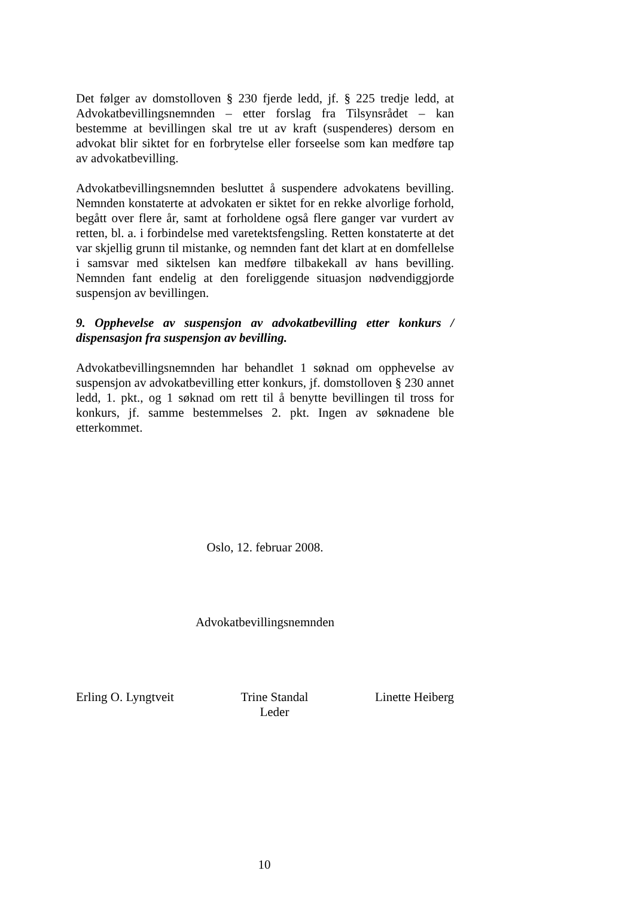Det følger av domstolloven § 230 fjerde ledd, jf. § 225 tredje ledd, at Advokatbevillingsnemnden – etter forslag fra Tilsynsrådet – kan bestemme at bevillingen skal tre ut av kraft (suspenderes) dersom en advokat blir siktet for en forbrytelse eller forseelse som kan medføre tap av advokatbevilling.
Advokatbevillingsnemnden besluttet å suspendere advokatens bevilling. Nemnden konstaterte at advokaten er siktet for en rekke alvorlige forhold, begått over flere år, samt at forholdene også flere ganger var vurdert av retten, bl. a. i forbindelse med varetektsfengsling. Retten konstaterte at det var skjellig grunn til mistanke, og nemnden fant det klart at en domfellelse i samsvar med siktelsen kan medføre tilbakekall av hans bevilling. Nemnden fant endelig at den foreliggende situasjon nødvendiggjorde suspensjon av bevillingen.
9. Opphevelse av suspensjon av advokatbevilling etter konkurs / dispensasjon fra suspensjon av bevilling.
Advokatbevillingsnemnden har behandlet 1 søknad om opphevelse av suspensjon av advokatbevilling etter konkurs, jf. domstolloven § 230 annet ledd, 1. pkt., og 1 søknad om rett til å benytte bevillingen til tross for konkurs, jf. samme bestemmelses 2. pkt. Ingen av søknadene ble etterkommet.
Oslo, 12. februar 2008.
Advokatbevillingsnemnden
Erling O. Lyngtveit Trine Standal
Leder
Linette Heiberg
10